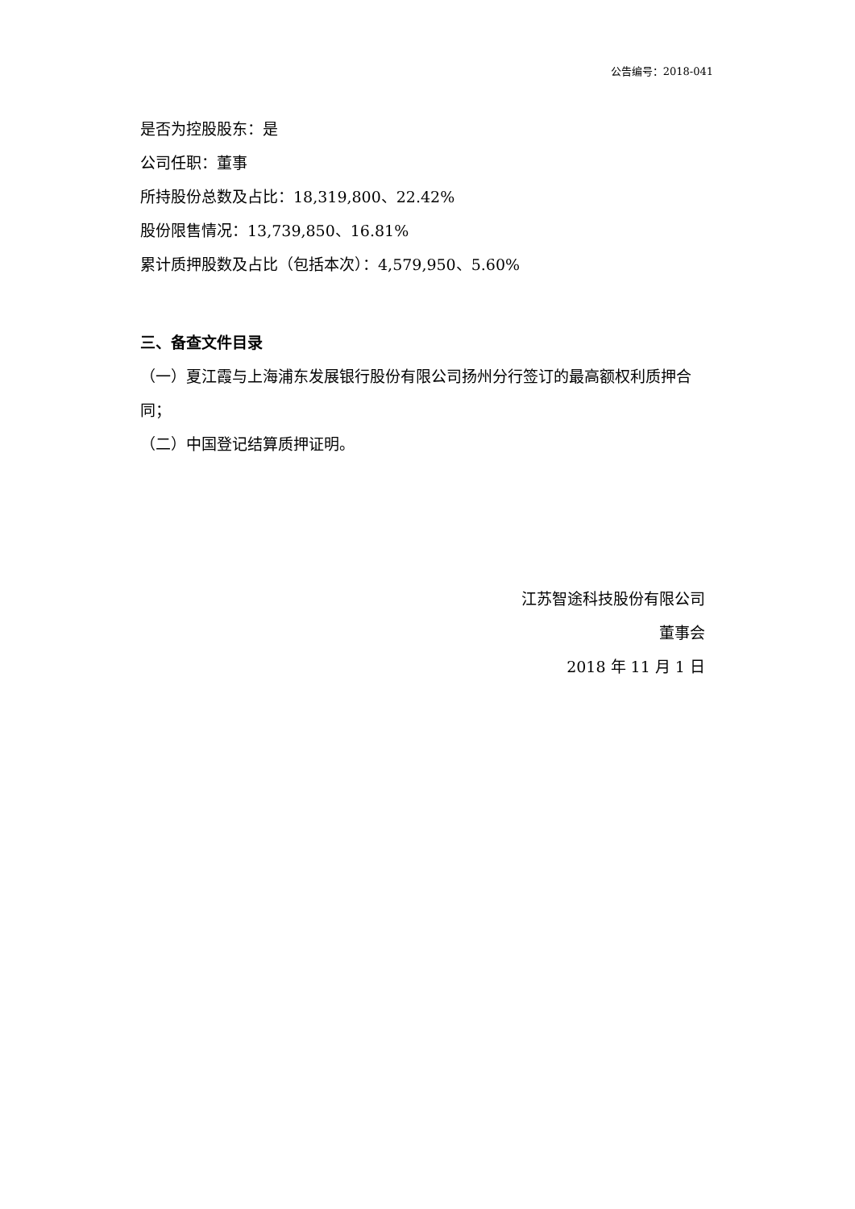公告编号：2018-041
是否为控股股东：是
公司任职：董事
所持股份总数及占比：18,319,800、22.42%
股份限售情况：13,739,850、16.81%
累计质押股数及占比（包括本次）：4,579,950、5.60%
三、备查文件目录
（一）夏江霞与上海浦东发展银行股份有限公司扬州分行签订的最高额权利质押合同；
（二）中国登记结算质押证明。
江苏智途科技股份有限公司
董事会
2018 年 11 月 1 日